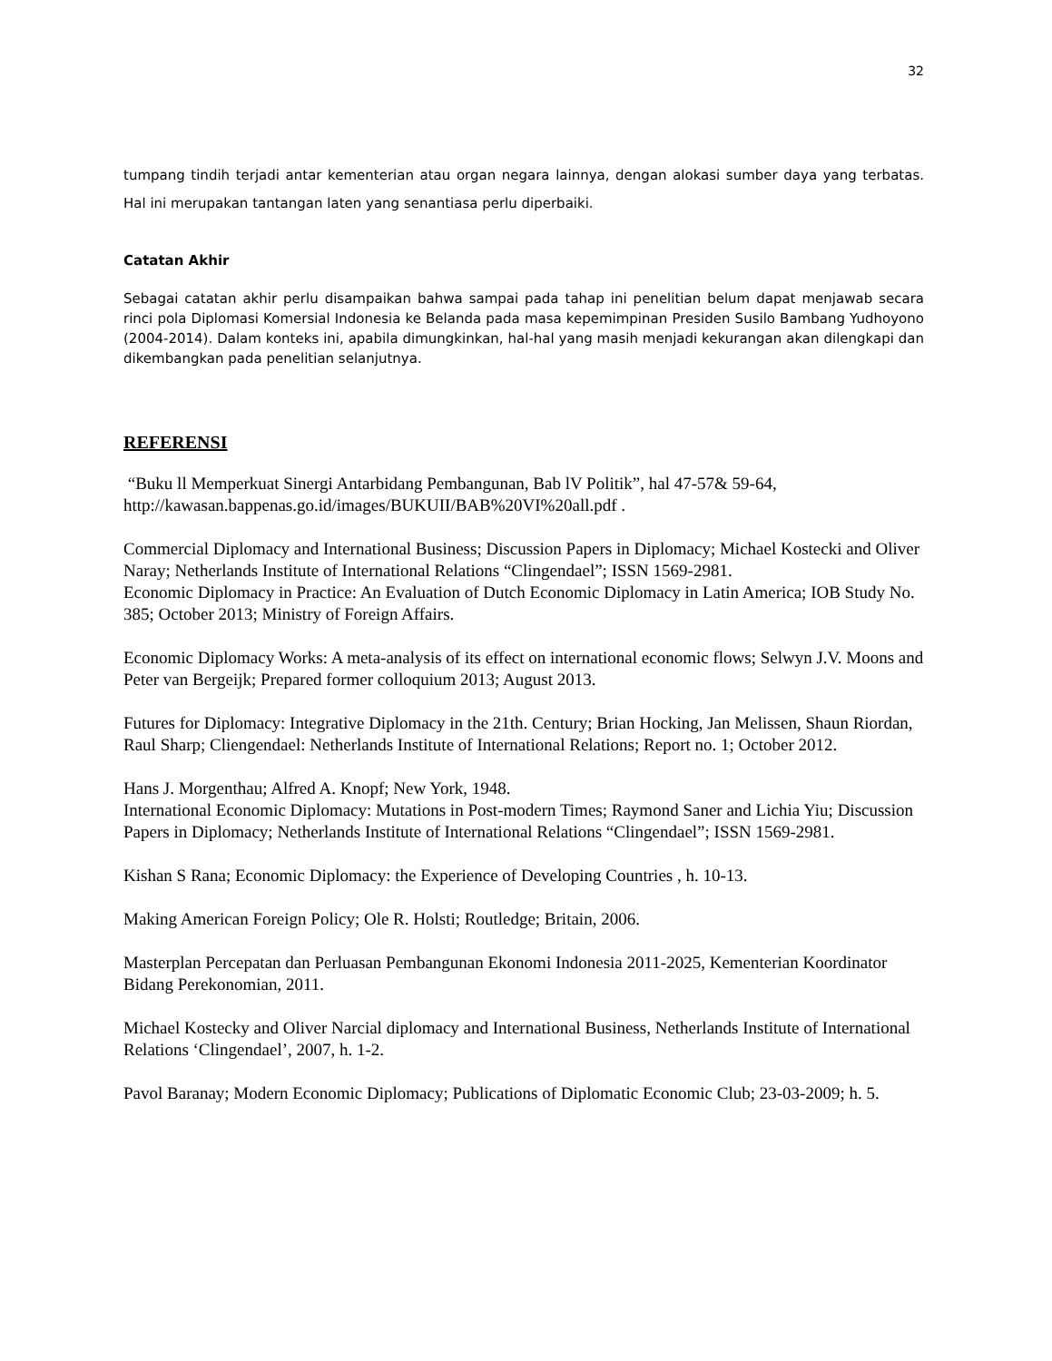32
tumpang tindih terjadi antar kementerian atau organ negara lainnya, dengan alokasi sumber daya yang terbatas. Hal ini merupakan tantangan laten yang senantiasa perlu diperbaiki.
Catatan Akhir
Sebagai catatan akhir perlu disampaikan bahwa sampai pada tahap ini penelitian belum dapat menjawab secara rinci pola Diplomasi Komersial Indonesia ke Belanda pada masa kepemimpinan Presiden Susilo Bambang Yudhoyono (2004-2014). Dalam konteks ini, apabila dimungkinkan, hal-hal yang masih menjadi kekurangan akan dilengkapi dan dikembangkan pada penelitian selanjutnya.
REFERENSI
“Buku ll Memperkuat Sinergi Antarbidang Pembangunan, Bab lV Politik”, hal 47-57& 59-64,
http://kawasan.bappenas.go.id/images/BUKUII/BAB%20VI%20all.pdf .
Commercial Diplomacy and International Business; Discussion Papers in Diplomacy; Michael Kostecki and Oliver Naray; Netherlands Institute of International Relations “Clingendael”; ISSN 1569-2981.
Economic Diplomacy in Practice: An Evaluation of Dutch Economic Diplomacy in Latin America; IOB Study No. 385; October 2013; Ministry of Foreign Affairs.
Economic Diplomacy Works: A meta-analysis of its effect on international economic flows; Selwyn J.V. Moons and Peter van Bergeijk; Prepared former colloquium 2013; August 2013.
Futures for Diplomacy: Integrative Diplomacy in the 21th. Century; Brian Hocking, Jan Melissen, Shaun Riordan, Raul Sharp; Cliengendael: Netherlands Institute of International Relations; Report no. 1; October 2012.
Hans J. Morgenthau; Alfred A. Knopf; New York, 1948.
International Economic Diplomacy: Mutations in Post-modern Times; Raymond Saner and Lichia Yiu; Discussion Papers in Diplomacy; Netherlands Institute of International Relations “Clingendael”; ISSN 1569-2981.
Kishan S Rana; Economic Diplomacy: the Experience of Developing Countries , h. 10-13.
Making American Foreign Policy; Ole R. Holsti; Routledge; Britain, 2006.
Masterplan Percepatan dan Perluasan Pembangunan Ekonomi Indonesia 2011-2025, Kementerian Koordinator Bidang Perekonomian, 2011.
Michael Kostecky and Oliver Narcial diplomacy and International Business, Netherlands Institute of International Relations ‘Clingendael’, 2007, h. 1-2.
Pavol Baranay; Modern Economic Diplomacy; Publications of Diplomatic Economic Club; 23-03-2009; h. 5.